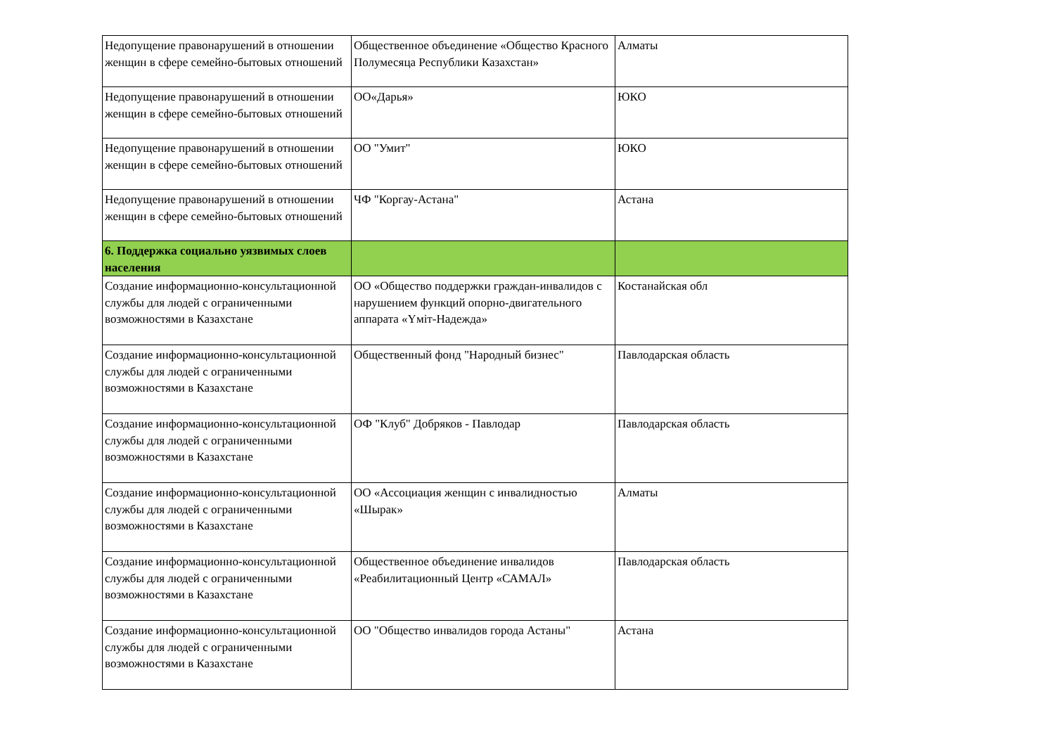| Недопущение правонарушений в отношении женщин в сфере семейно-бытовых отношений | Общественное объединение «Общество Красного Полумесяца Республики Казахстан» | Алматы |
| Недопущение правонарушений в отношении женщин в сфере семейно-бытовых отношений | ОО«Дарья» | ЮКО |
| Недопущение правонарушений в отношении женщин в сфере семейно-бытовых отношений | ОО "Умит" | ЮКО |
| Недопущение правонарушений в отношении женщин в сфере семейно-бытовых отношений | ЧФ "Коргау-Астана" | Астана |
| 6. Поддержка социально уязвимых слоев населения | | |
| Создание информационно-консультационной службы для людей с ограниченными возможностями в Казахстане | ОО «Общество поддержки граждан-инвалидов с нарушением функций опорно-двигательного аппарата «Үміт-Надежда» | Костанайская обл |
| Создание информационно-консультационной службы для людей с ограниченными возможностями в Казахстане | Общественный фонд "Народный бизнес" | Павлодарская область |
| Создание информационно-консультационной службы для людей с ограниченными возможностями в Казахстане | ОФ "Клуб" Добряков - Павлодар | Павлодарская область |
| Создание информационно-консультационной службы для людей с ограниченными возможностями в Казахстане | ОО «Ассоциация женщин с инвалидностью «Шырак» | Алматы |
| Создание информационно-консультационной службы для людей с ограниченными возможностями в Казахстане | Общественное объединение инвалидов «Реабилитационный Центр «САМАЛ» | Павлодарская область |
| Создание информационно-консультационной службы для людей с ограниченными возможностями в Казахстане | ОО "Общество инвалидов города Астаны" | Астана |